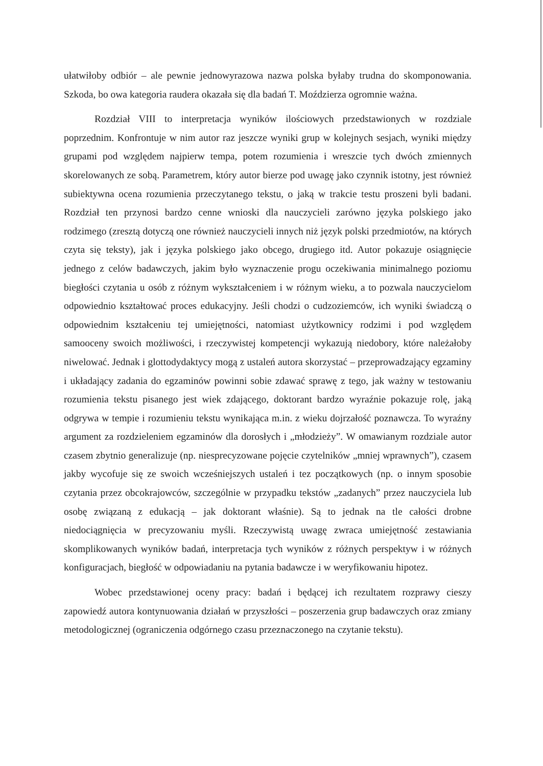ułatwiłoby odbiór – ale pewnie jednowyrazowa nazwa polska byłaby trudna do skomponowania. Szkoda, bo owa kategoria raudera okazała się dla badań T. Moździerza ogromnie ważna.
Rozdział VIII to interpretacja wyników ilościowych przedstawionych w rozdziale poprzednim. Konfrontuje w nim autor raz jeszcze wyniki grup w kolejnych sesjach, wyniki między grupami pod względem najpierw tempa, potem rozumienia i wreszcie tych dwóch zmiennych skorelowanych ze sobą. Parametrem, który autor bierze pod uwagę jako czynnik istotny, jest również subiektywna ocena rozumienia przeczytanego tekstu, o jaką w trakcie testu proszeni byli badani. Rozdział ten przynosi bardzo cenne wnioski dla nauczycieli zarówno języka polskiego jako rodzimego (zresztą dotyczą one również nauczycieli innych niż język polski przedmiotów, na których czyta się teksty), jak i języka polskiego jako obcego, drugiego itd. Autor pokazuje osiągnięcie jednego z celów badawczych, jakim było wyznaczenie progu oczekiwania minimalnego poziomu biegłości czytania u osób z różnym wykształceniem i w różnym wieku, a to pozwala nauczycielom odpowiednio kształtować proces edukacyjny. Jeśli chodzi o cudzoziemców, ich wyniki świadczą o odpowiednim kształceniu tej umiejętności, natomiast użytkownicy rodzimi i pod względem samooceny swoich możliwości, i rzeczywistej kompetencji wykazują niedobory, które należałoby niwelować. Jednak i glottodydaktycy mogą z ustaleń autora skorzystać – przeprowadzający egzaminy i układający zadania do egzaminów powinni sobie zdawać sprawę z tego, jak ważny w testowaniu rozumienia tekstu pisanego jest wiek zdającego, doktorant bardzo wyraźnie pokazuje rolę, jaką odgrywa w tempie i rozumieniu tekstu wynikająca m.in. z wieku dojrzałość poznawcza. To wyraźny argument za rozdzieleniem egzaminów dla dorosłych i „młodzieży”. W omawianym rozdziale autor czasem zbytnio generalizuje (np. niesprecyzowane pojęcie czytelników „mniej wprawnych”), czasem jakby wycofuje się ze swoich wcześniejszych ustaleń i tez początkowych (np. o innym sposobie czytania przez obcokrajowców, szczególnie w przypadku tekstów „zadanych” przez nauczyciela lub osobę związaną z edukacją – jak doktorant właśnie). Są to jednak na tle całości drobne niedociągnięcia w precyzowaniu myśli. Rzeczywistą uwagę zwraca umiejętność zestawiania skomplikowanych wyników badań, interpretacja tych wyników z różnych perspektyw i w różnych konfiguracjach, biegłość w odpowiadaniu na pytania badawcze i w weryfikowaniu hipotez.
Wobec przedstawionej oceny pracy: badań i będącej ich rezultatem rozprawy cieszy zapowiedź autora kontynuowania działań w przyszłości – poszerzenia grup badawczych oraz zmiany metodologicznej (ograniczenia odgórnego czasu przeznaczonego na czytanie tekstu).